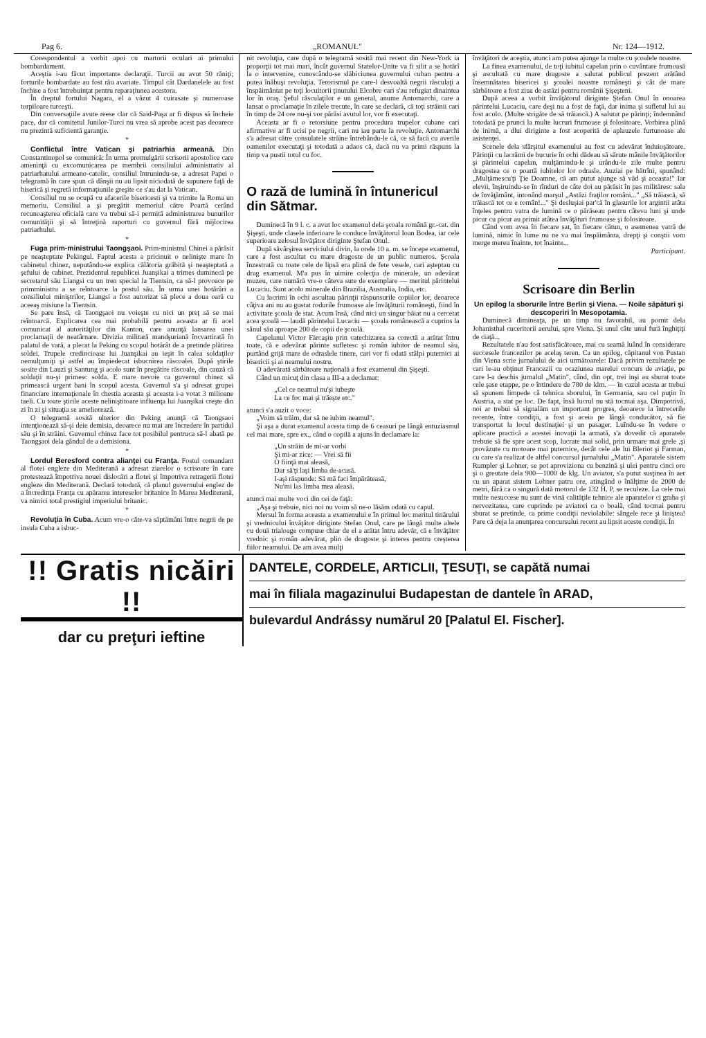Pag 6. „ROMANUL" Nr. 124—1912.
Corespondentul a vorbit apoi cu martorii oculari ai primului bombardament.
Aceştia i-au făcut importante declaraţii. Turcii au avut 50 răniţi; forturile bombardate au fost rău avariate. Timpul cât Dardanelele au fost închise a fost întrebuinţat pentru reparaţiunea acestora.
În dreptul fortului Nagara, el a văzut 4 cuirasate şi numeroase torpiloare turceşti.
Din conversaţiile avute reese clar că Said-Paşa ar fi dispus să încheie pace, dar că comitetul Junilor-Turci nu vrea să aprobe acest pas deoarece nu prezintă suficientă garanţie.
*
Conflictul între Vatican şi patriarhia armeană. Din Constantinopol se comunică: În urma promulgării scrisorii apostolice care ameninţă cu excomunicarea pe membrii consiliului administrativ al patriarhatului armeano-catolic, consiliul întrunindu-se, a adresat Papei o telegramă în care spun că dânşii nu au lipsit niciodată de supunere faţă de biserică şi regretă informaţiunile greşite ce s'au dat la Vatican.
Consiliul nu se ocupă cu afacerile bisericesti şi va trimite la Roma un memoriu. Consiliul a şi pregătit memoriul către Poartă cerând recunoaşterea oficială care va trebui să-i permită administrarea bunurilor comunităţii şi să întreţină raporturi cu guvernul fără mijlocirea patriarhului.
*
Fuga prim-ministrului Taongşaoi. Prim-ministrul Chinei a părăsit pe neaşteptate Pekingul. Faptul acesta a pricinuit o nelinişte mare în cabinetul chinez, neputându-se explica călătoria grăbită şi neaşteptată a şefului de cabinet. Prezidentul republicei Juanşikai a trimes duminecă pe secretarul său Liangsi cu un tren special la Tientsin, ca să-l provoace pe primministru a se reîntoarce la postul său. În urma unei hotărâri a consiliului miniştrilor, Liangsi a fost autorizat să plece a doua oară cu aceeaş misiune la Tientsin.
Se pare însă, că Taongşaoi nu voieşte cu nici un preţ să se mai reîntoarcă. Explicarea cea mai probabilă pentru aceasta ar fi acel comunicat al autorităţilor din Kanton, care anunţă lansarea unei proclamaţii de neatârnare. Divizia militară mandşuriană încvartirată în palatul de vară, a plecat la Peking cu scopul hotărât de a pretinde plătirea soldei. Trupele credincioase lui Juanşikai au ieşit în calea soldaţilor nemulţumiţi şi astfel au împiedecat isbucnirea răscoalei. După ştirile sosite din Lauzi şi Santung şi acolo sunt în pregătire răscoale, din cauză că soldaţii nu-şi primesc solda. E mare nevoie ca guvernul chinez să primească urgent bani în scopul acesta. Guvernul s'a şi adresat grupei financiare internaţionale în chestia aceasta şi aceasta i-a votat 3 milioane taeli. Cu toate ştirile aceste neliniştitoare influenţa lui Juanşikai creşte din zi în zi şi situaţia se amelioreazǎ.
O telegramă sosită ulterior din Peking anunţă că Taongsaoi intenţionează să-şi deie demisia, deoarece nu mai are încredere în partidul său şi în străini. Guvernul chinez face tot posibilul pentruca să-l abată pe Taongşaoi dela gândul de a demisiona.
*
Lordul Beresford contra alianţei cu Franţa. Fostul comandant al flotei engleze din Mediterană a adresat ziarelor o scrisoare în care protestează împotriva nouei dislocări a flotei şi împotriva retragerii flotei engleze din Mediterană. Declară totodată, că planul guvernului englez de a încredinţa Franţa cu apărarea intereselor britanice în Marea Mediterană, va nimici total prestigiul imperiului britanic.
*
Revoluţia în Cuba. Acum vre-o câte-va săptămâni între negrii de pe insula Cuba a isbuc-
nit revoluţia, care după o telegramă sosită mai recent din New-York ia proporţii tot mai mari, încât guvernul Statelor-Unite va fi silit a se hotărî la o intervenire, cunoscându-se slăbiciunea guvernului cuban pentru a putea înăbuşi revoluţia. Terorismul pe care-l desvoaltă negrii răsculaţi a înspăimântat pe toţi locuitorii ţinutului Elcobre cari s'au refugiat dinaintea lor în oraş. Şeful răsculaţilor e un general, anume Antomarchi, care a lansat o proclamaţie în zilele trecute, în care se declară, că toţi străinii cari în timp de 24 ore nu-şi vor părăsi avutul lor, vor fi executaţi.
Aceasta ar fi o retorsiune pentru procedura trupelor cubane cari afirmative ar fi ucisi pe negrii, cari nu iau parte la revoluţie. Antomarchi s'a adresat către consulatele străine întrebându-le că, ce să facă cu averile oamenilor executaţi şi totodată a adaos că, dacă nu va primi răspuns la timp va pustii totul cu foc.
O rază de lumină în întunericul din Sătmar.
Duminecă în 9 l. c. a avut loc examenul dela şcoala română gr.-cat. din Şişeşti, unde clasele inferioare le conduce învăţătorul Ioan Bodea, iar cele superioare zelosul învăţător diriginte Ştefan Onul.
După săvârşirea serviciului divin, la orele 10 a. m. se începe examenul, care a fost ascultat cu mare dragoste de un public numeros. Şcoala înzestrată cu toate cele de lipsă era plină de fete vesele, cari aşteptau cu drag examenul. M'a pus în uimire colecţia de minerale, un adevărat muzeu, care numără vre-o câteva sute de exemplare — meritul părintelui Lucaciu. Sunt acolo minerale din Brazilia, Australia, India, etc.
Cu lacrimi în ochi ascultau părinţii răspunsurile copiilor lor, deoarece câţiva ani nu au gustat rodurile frumoase ale învăţăturii româneşti, fiind în activitate şcoala de stat. Acum însă, când nici un singur băiat nu a cercetat acea şcoală — laudă părintelui Lucaciu — şcoala românească a cuprins la sânul său aproape 200 de copii de şcoală.
Capelanul Victor Fărcaşiu prin catechizarea sa corectă a arătat întru toate, că e adevărat părinte sufletesc şi român iubitor de neamul său, purtând grijă mare de odraslele tinere, cari vor fi odată stâlpi puternici ai bisericii şi ai neamului nostru.
O adevărată sărbătoare naţională a fost examenul din Şişeşti.
Când un micuţ din clasa a III-a a declamat:
„Cel ce neamul nu'şi iubeşte
La ce foc mai şi trăeşte etc."
atunci s'a auzit o voce:
„Voim să trăim, dar să ne iubim neamul".
Şi aşa a durat examenul acesta timp de 6 ceasuri pe lângă entuziasmul cel mai mare, spre ex., când o copilă a ajuns în declamare la:
„Un străin de mi-ar vorbi
Şi mi-ar zice: — Vrei să fii
O fiinţă mai aleasă,
Dar să'ţi laşi limba de-acasă.
I-aşi răspunde: Să mă faci împărăteasă,
Nu'mi las limba mea aleasă.
atunci mai multe voci din cei de faţă:
„Aşa şi trebuie, nici noi nu voim să ne-o lăsăm odată cu capul.
Mersul în forma aceasta a examenului e în primul loc meritul tinărului şi vrednicului învăţător diriginte Stefan Onul, care pe lângă multe altele cu două trialoage compuse chiar de el a arătat întru adevăr, că e învăţător vrednic şi român adevărat, plin de dragoste şi interes pentru creşterea fiilor neamului. De am avea mulţi
învăţători de aceştia, atunci am putea ajunge la multe cu şcoalele noastre.
La finea examenului, de toţi iubitul capelan prin o cuvântare frumoasă şi ascultată cu mare dragoste a salutat publicul prezent arătând însemnătatea bisericei şi şcoalei noastre româneşti şi cât de mare sărbătoare a fost ziua de astăzi pentru românii Şişeşteni.
După aceea a vorbit învăţătorul diriginte Ştefan Onul în onoarea părintelui Lucaciu, care deşi nu a fost de faţă, dar inima şi sufletul lui au fost acolo. (Multe strigăte de să trăiască.) A salutat pe părinţi; îndemnând totodată pe prunci la multe lucruri frumoase şi folositoare. Vorbirea plină de inimă, a dlui diriginte a fost acoperită de aplauzele furtunoase ale asistenţei.
Scenele dela sfârşitul examenului au fost cu adevărat înduioşătoare. Părinţii cu lacrămi de bucurie în ochi dădeau să sărute mânile învăţătorilor şi părintelui capelan, mulţămindu-le şi urându-le zile multe pentru dragostea ce o poartă iubitelor lor odrasle. Auziai pe bătrîni, spunând: „Mulţămescu'ţi Ţie Doamne, că am putut ajunge să văd şi aceasta!" Iar elevii, înşiruindu-se în rînduri de câte doi au părăsit în pas milităresc sala de învăţământ, intonând marşul „Astăzi fraţilor români..." „Să trăiască, să trăiască tot ce e român!..." Şi desluşiai par'că în glasurile lor argintii atâta înţeles pentru vatra de lumină ce o părăseau pentru câteva luni şi unde picur cu picur au primit atâtea învăţături frumoase şi folositoare.
Când vom avea în fiecare sat, în fiecare cătun, o asemenea vatră de lumină, nimic în lume nu ne va mai înspăimânta, drepţi şi conştii vom merge mereu înainte, tot înainte...
Participant.
Scrisoare din Berlin
Un epilog la sborurile între Berlin şi Viena. — Noile săpături şi descoperiri în Mesopotamia.
Duminecă dimineaţa, pe un timp nu favorabil, au pornit dela Johanisthal cuceritorii aerului, spre Viena. Şi unul câte unul fură înghiţiţi de ciaţă...
Rezultatele n'au fost satisfăcătoare, mai cu seamă luând în considerare succesele francezilor pe acelaş teren. Ca un epilog, căpitanul von Pustan din Viena scrie jurnalului de aici următoarele: Dacă privim rezultatele pe cari le-au obţinut Francezii cu ocaziunea marelui concurs de aviaţie, pe care l-a deschis jurnalul „Matin", când, din opt, trei inşi au sburat toate cele şase etappe, pe o întindere de 780 de klm. — în cazul acesta ar trebui să spunem limpede că tehnica sborului, în Germania, sau cel puţin în Austria, a stat pe loc. De fapt, însă lucrul nu stă tocmai aşa. Dimpotrivă, noi ar trebui să signalăm un important progres, deoarece la întrecerile recente, între condiţii, a fost şi aceia pe lângă conducător, să fie transportat la locul destinaţiei şi un pasager. Luîndu-se în vedere o aplicare practică a acestei inovaţii la armată, s'a dovedit că aparatele trebuie să fie spre acest scop, lucrate mai solid, prin urmare mai grele ,şi provăzute cu motoare mai puternice, decât cele ale lui Bleriot şi Farman, cu care s'a realizat de altfel concursul jurnalului „Matin". Aparatele sistem Rumpler şi Lohner, se pot aproviziona cu benzină şi ulei pentru cinci ore şi o greutate dela 900—1000 de klg. Un aviator, s'a putut susţinea în aer cu un aparat sistem Lohner patru ore, atingând o înălţime de 2000 de metri, fără ca o singură dată motorul de 132 H. P. se reculeze. La cele mai multe nesuccese nu sunt de vină calităţile tehnice ale aparatelor ci graba şi nervozitatea, care cuprinde pe aviatori ca o boală, când tocmai pentru sburat se pretinde, ca prime condiţii neviolabile: sângele rece şi liniştea! Pare că deja la anunţarea concursului recent au lipsit aceste condiţii. În
!! Gratis nicăiri !!
dar cu preţuri ieftine
DANTELE, CORDELE, ARTICLII, ŢESUŢI, se capătă numai
mai în filiala magazinului Budapestan de dantele în ARAD,
bulevardul Andrássy numărul 20 [Palatul El. Fischer].